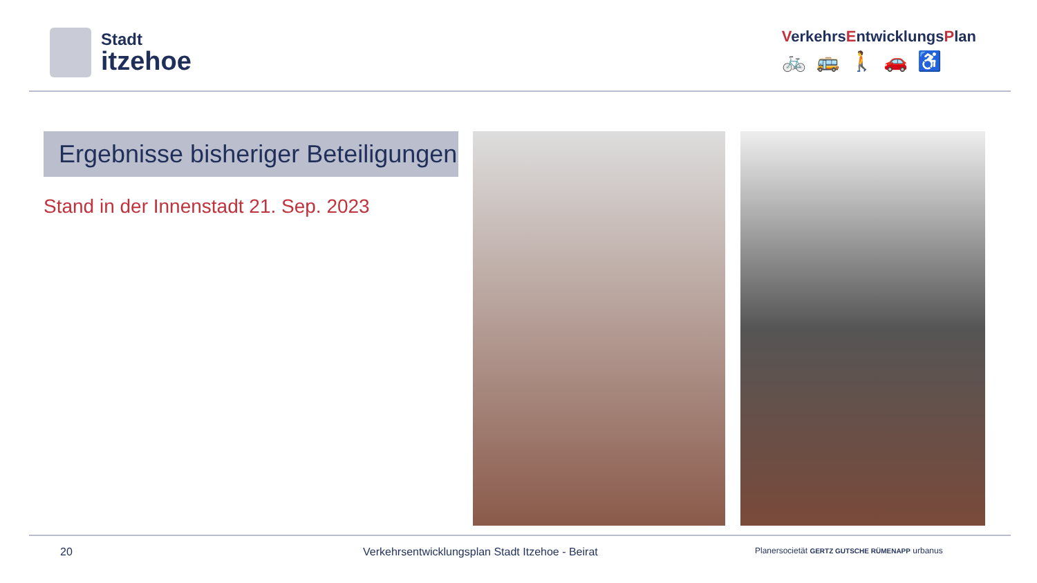Stadt
itzehoe
VerkehrsEntwicklungsPlan
🚲🚌🚶🚗♿
Ergebnisse bisheriger Beteiligungen
Stand in der Innenstadt 21. Sep. 2023
20 Verkehrsentwicklungsplan Stadt Itzehoe - Beirat Planersocietät GERTZ GUTSCHE RÜMENAPP urbanus